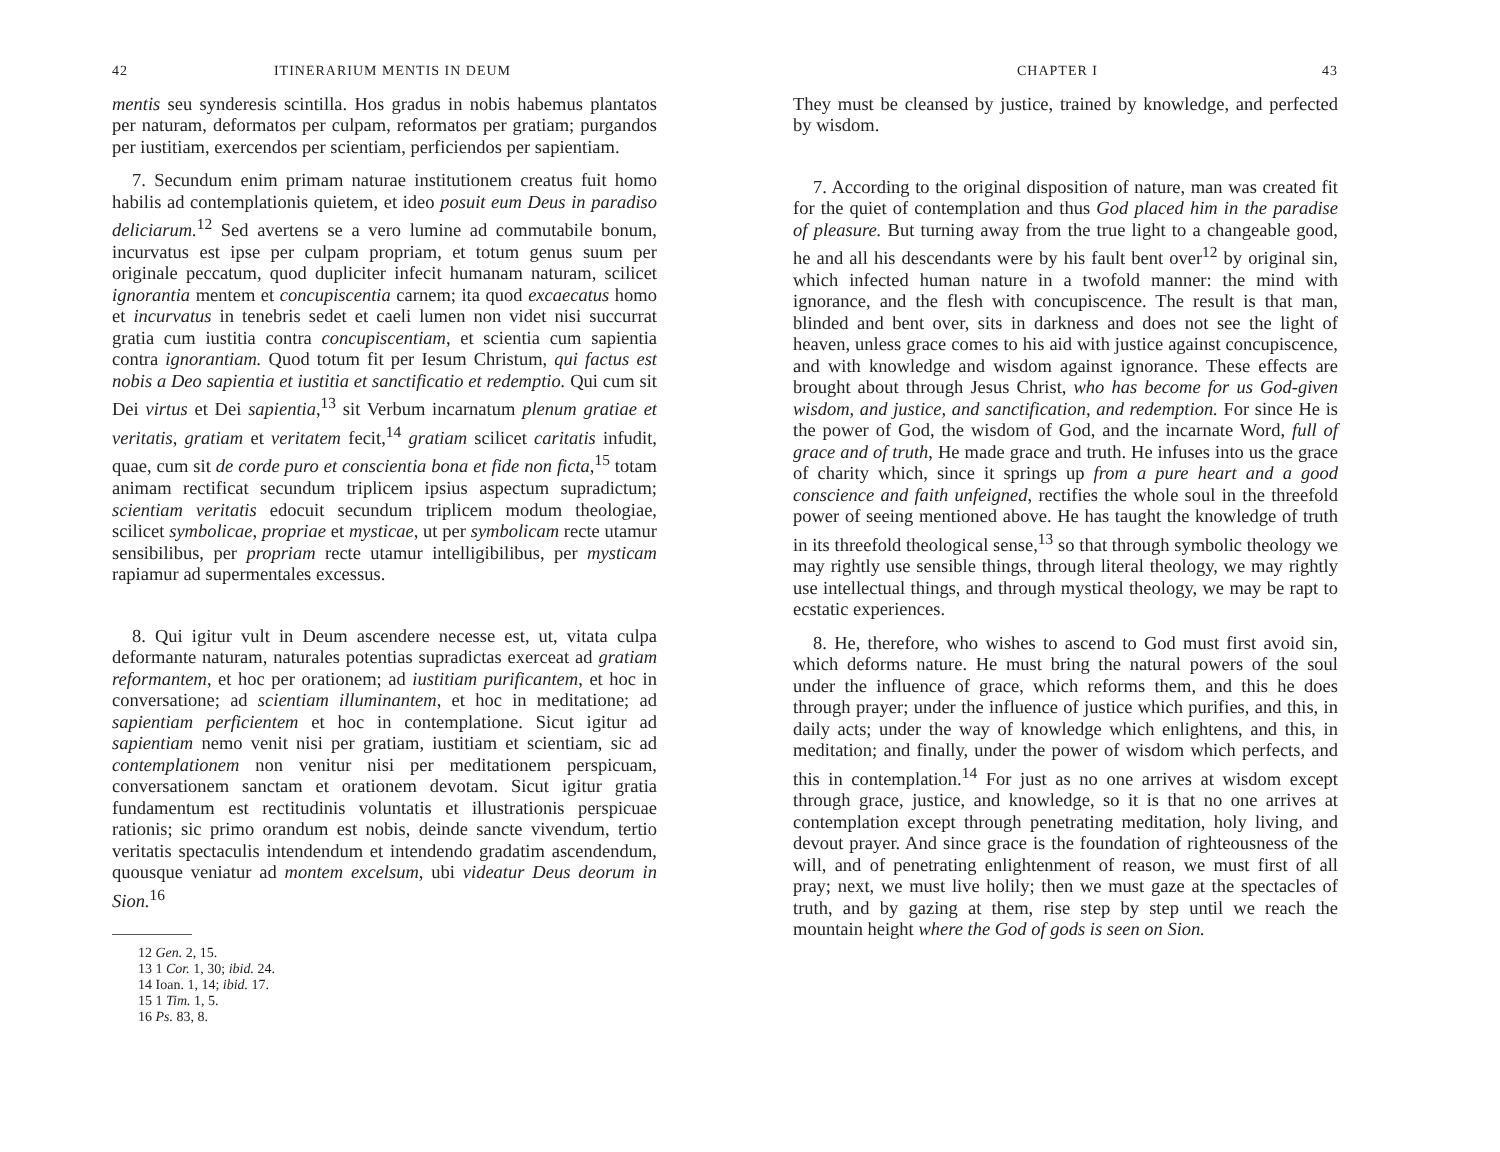42 ITINERARIUM MENTIS IN DEUM
mentis seu synderesis scintilla. Hos gradus in nobis habemus plantatos per naturam, deformatos per culpam, reformatos per gratiam; purgandos per iustitiam, exercendos per scientiam, perficiendos per sapientiam.
7. Secundum enim primam naturae institutionem creatus fuit homo habilis ad contemplationis quietem, et ideo posuit eum Deus in paradiso deliciarum.<sup>12</sup> Sed avertens se a vero lumine ad commutabile bonum, incurvatus est ipse per culpam propriam, et totum genus suum per originale peccatum, quod dupliciter infecit humanam naturam, scilicet ignorantia mentem et concupiscentia carnem; ita quod excaecatus homo et incurvatus in tenebris sedet et caeli lumen non videt nisi succurrat gratia cum iustitia contra concupiscentiam, et scientia cum sapientia contra ignorantiam. Quod totum fit per Iesum Christum, qui factus est nobis a Deo sapientia et iustitia et sanctificatio et redemptio. Qui cum sit Dei virtus et Dei sapientia,<sup>13</sup> sit Verbum incarnatum plenum gratiae et veritatis, gratiam et veritatem fecit,<sup>14</sup> gratiam scilicet caritatis infudit, quae, cum sit de corde puro et conscientia bona et fide non ficta,<sup>15</sup> totam animam rectificat secundum triplicem ipsius aspectum supradictum; scientiam veritatis edocuit secundum triplicem modum theologiae, scilicet symbolicae, propriae et mysticae, ut per symbolicam recte utamur sensibilibus, per propriam recte utamur intelligibilibus, per mysticam rapiamur ad supermentales excessus.
8. Qui igitur vult in Deum ascendere necesse est, ut, vitata culpa deformante naturam, naturales potentias supradictas exerceat ad gratiam reformantem, et hoc per orationem; ad iustitiam purificantem, et hoc in conversatione; ad scientiam illuminantem, et hoc in meditatione; ad sapientiam perficientem et hoc in contemplatione. Sicut igitur ad sapientiam nemo venit nisi per gratiam, iustitiam et scientiam, sic ad contemplationem non venitur nisi per meditationem perspicuam, conversationem sanctam et orationem devotam. Sicut igitur gratia fundamentum est rectitudinis voluntatis et illustrationis perspicuae rationis; sic primo orandum est nobis, deinde sancte vivendum, tertio veritatis spectaculis intendendum et intendendo gradatim ascendendum, quousque veniatur ad montem excelsum, ubi videatur Deus deorum in Sion.<sup>16</sup>
12 Gen. 2, 15.
13 1 Cor. 1, 30; ibid. 24.
14 Ioan. 1, 14; ibid. 17.
15 1 Tim. 1, 5.
16 Ps. 83, 8.
CHAPTER I 43
They must be cleansed by justice, trained by knowledge, and perfected by wisdom.
7. According to the original disposition of nature, man was created fit for the quiet of contemplation and thus God placed him in the paradise of pleasure. But turning away from the true light to a changeable good, he and all his descendants were by his fault bent over<sup>12</sup> by original sin, which infected human nature in a twofold manner: the mind with ignorance, and the flesh with concupiscence. The result is that man, blinded and bent over, sits in darkness and does not see the light of heaven, unless grace comes to his aid with justice against concupiscence, and with knowledge and wisdom against ignorance. These effects are brought about through Jesus Christ, who has become for us God-given wisdom, and justice, and sanctification, and redemption. For since He is the power of God, the wisdom of God, and the incarnate Word, full of grace and of truth, He made grace and truth. He infuses into us the grace of charity which, since it springs up from a pure heart and a good conscience and faith unfeigned, rectifies the whole soul in the threefold power of seeing mentioned above. He has taught the knowledge of truth in its threefold theological sense,<sup>13</sup> so that through symbolic theology we may rightly use sensible things, through literal theology, we may rightly use intellectual things, and through mystical theology, we may be rapt to ecstatic experiences.
8. He, therefore, who wishes to ascend to God must first avoid sin, which deforms nature. He must bring the natural powers of the soul under the influence of grace, which reforms them, and this he does through prayer; under the influence of justice which purifies, and this, in daily acts; under the way of knowledge which enlightens, and this, in meditation; and finally, under the power of wisdom which perfects, and this in contemplation.<sup>14</sup> For just as no one arrives at wisdom except through grace, justice, and knowledge, so it is that no one arrives at contemplation except through penetrating meditation, holy living, and devout prayer. And since grace is the foundation of righteousness of the will, and of penetrating enlightenment of reason, we must first of all pray; next, we must live holily; then we must gaze at the spectacles of truth, and by gazing at them, rise step by step until we reach the mountain height where the God of gods is seen on Sion.